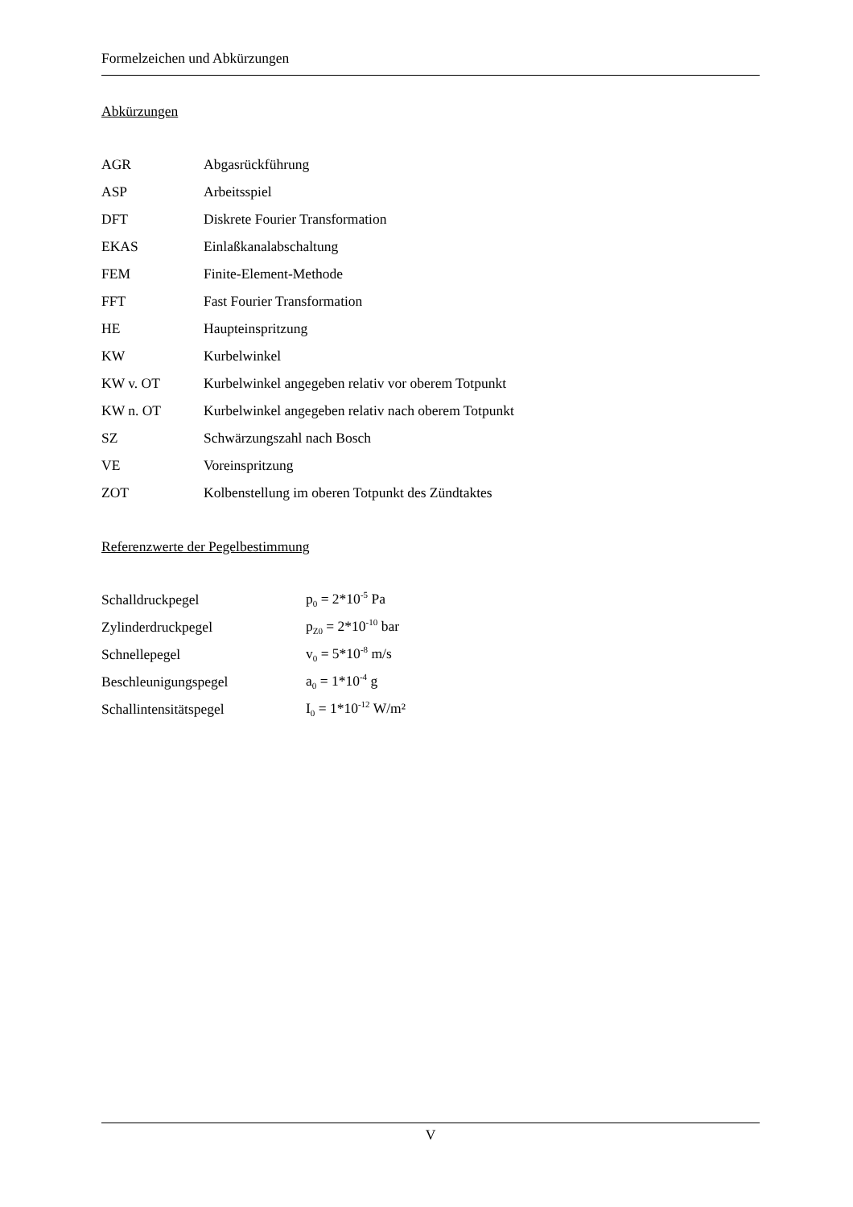Formelzeichen und Abkürzungen
Abkürzungen
| AGR | Abgasrückführung |
| ASP | Arbeitsspiel |
| DFT | Diskrete Fourier Transformation |
| EKAS | Einlaßkanalabschaltung |
| FEM | Finite-Element-Methode |
| FFT | Fast Fourier Transformation |
| HE | Haupteinspritzung |
| KW | Kurbelwinkel |
| KW v. OT | Kurbelwinkel angegeben relativ vor oberem Totpunkt |
| KW n. OT | Kurbelwinkel angegeben relativ nach oberem Totpunkt |
| SZ | Schwärzungszahl nach Bosch |
| VE | Voreinspritzung |
| ZOT | Kolbenstellung im oberen Totpunkt des Zündtaktes |
Referenzwerte der Pegelbestimmung
| Schalldruckpegel | p<sub>0</sub> = 2*10<sup>-5</sup> Pa |
| Zylinderdruckpegel | p<sub>Z0</sub> = 2*10<sup>-10</sup> bar |
| Schnellepegel | v<sub>0</sub> = 5*10<sup>-8</sup> m/s |
| Beschleunigungspegel | a<sub>0</sub> = 1*10<sup>-4</sup> g |
| Schallintensitätspegel | I<sub>0</sub> = 1*10<sup>-12</sup> W/m² |
V